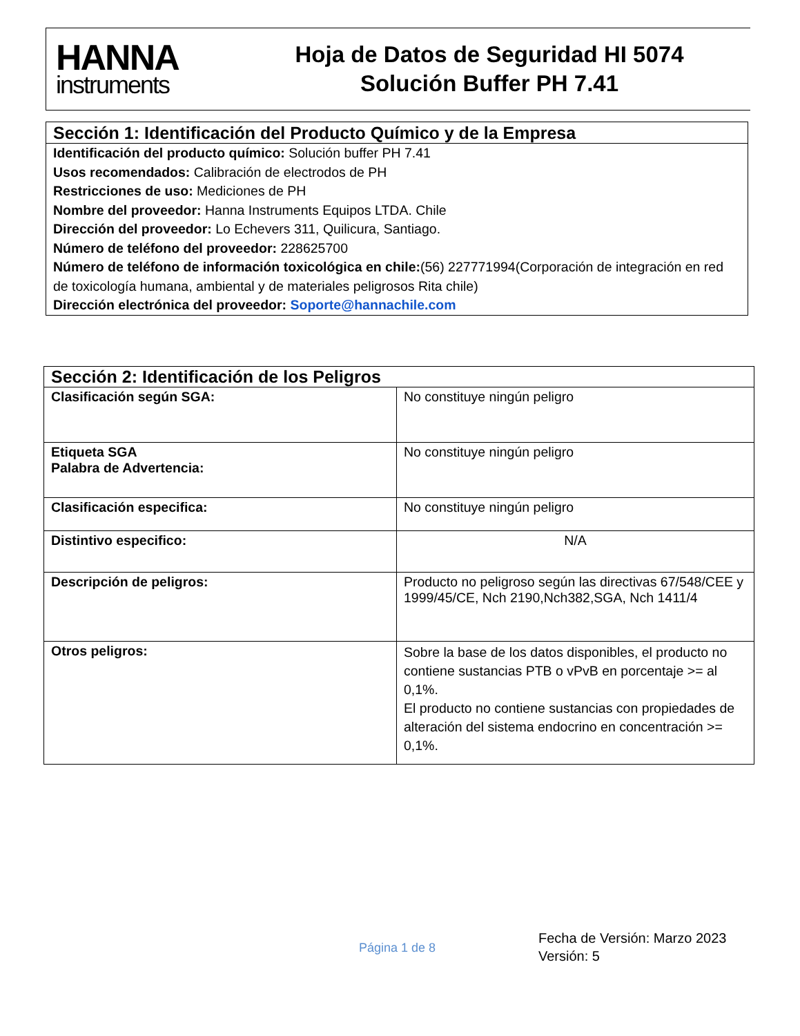HANNA
instruments
Hoja de Datos de Seguridad HI 5074
Solución Buffer PH 7.41
Sección 1: Identificación del Producto Químico y de la Empresa
Identificación del producto químico: Solución buffer PH 7.41
Usos recomendados: Calibración de electrodos de PH
Restricciones de uso: Mediciones de PH
Nombre del proveedor: Hanna Instruments Equipos LTDA. Chile
Dirección del proveedor: Lo Echevers 311, Quilicura, Santiago.
Número de teléfono del proveedor: 228625700
Número de teléfono de información toxicológica en chile:(56) 227771994(Corporación de integración en red de toxicología humana, ambiental y de materiales peligrosos Rita chile)
Dirección electrónica del proveedor: Soporte@hannachile.com
| Sección 2: Identificación de los Peligros | |
| --- | --- |
| Clasificación según SGA: | No constituye ningún peligro |
| Etiqueta SGA Palabra de Advertencia: | No constituye ningún peligro |
| Clasificación especifica: | No constituye ningún peligro |
| Distintivo especifico: | N/A |
| Descripción de peligros: | Producto no peligroso según las directivas 67/548/CEE y 1999/45/CE, Nch 2190,Nch382,SGA, Nch 1411/4 |
| Otros peligros: | Sobre la base de los datos disponibles, el producto no contiene sustancias PTB o vPvB en porcentaje >= al 0,1%. El producto no contiene sustancias con propiedades de alteración del sistema endocrino en concentración >= 0,1%. |
Página 1 de 8
Fecha de Versión: Marzo 2023
Versión: 5